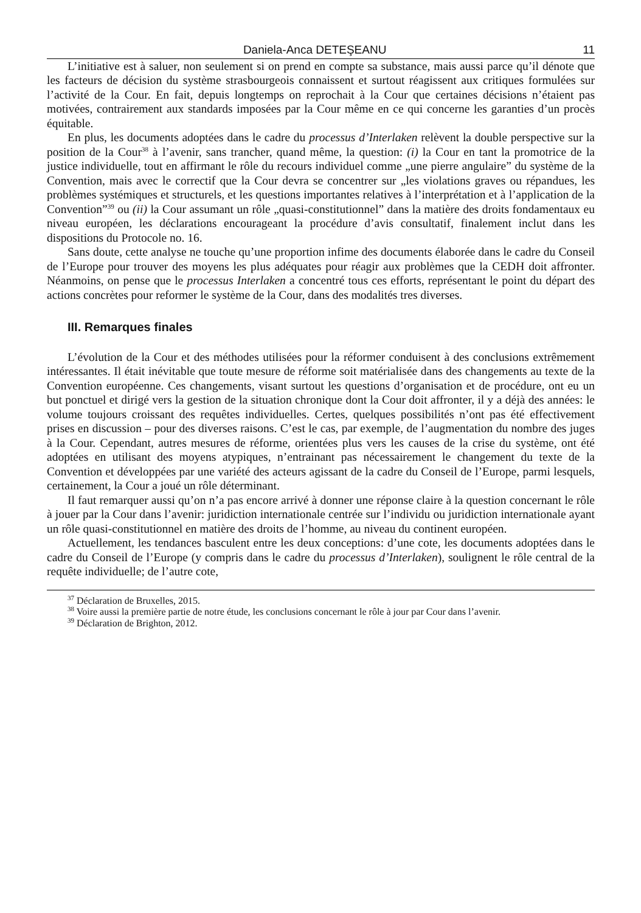Daniela-Anca DETEŞEANU 11
L’initiative est à saluer, non seulement si on prend en compte sa substance, mais aussi parce qu’il dénote que les facteurs de décision du système strasbourgeois connaissent et surtout réagissent aux critiques formulées sur l’activité de la Cour. En fait, depuis longtemps on reprochait à la Cour que certaines décisions n’étaient pas motivées, contrairement aux standards imposées par la Cour même en ce qui concerne les garanties d’un procès équitable.
En plus, les documents adoptées dans le cadre du processus d’Interlaken relèvent la double perspective sur la position de la Cour<sup>38</sup> à l’avenir, sans trancher, quand même, la question: (i) la Cour en tant la promotrice de la justice individuelle, tout en affirmant le rôle du recours individuel comme „une pierre angulaire” du système de la Convention, mais avec le correctif que la Cour devra se concentrer sur „les violations graves ou répandues, les problèmes systémiques et structurels, et les questions importantes relatives à l’interprétation et à l’application de la Convention”<sup>39</sup> ou (ii) la Cour assumant un rôle „quasi-constitutionnel” dans la matière des droits fondamentaux eu niveau européen, les déclarations encourageant la procédure d’avis consultatif, finalement inclut dans les dispositions du Protocole no. 16.
Sans doute, cette analyse ne touche qu’une proportion infime des documents élaborée dans le cadre du Conseil de l’Europe pour trouver des moyens les plus adéquates pour réagir aux problèmes que la CEDH doit affronter. Néanmoins, on pense que le processus Interlaken a concentré tous ces efforts, représentant le point du départ des actions concrètes pour reformer le système de la Cour, dans des modalités tres diverses.
III. Remarques finales
L’évolution de la Cour et des méthodes utilisées pour la réformer conduisent à des conclusions extrêmement intéressantes. Il était inévitable que toute mesure de réforme soit matérialisée dans des changements au texte de la Convention européenne. Ces changements, visant surtout les questions d’organisation et de procédure, ont eu un but ponctuel et dirigé vers la gestion de la situation chronique dont la Cour doit affronter, il y a déjà des années: le volume toujours croissant des requêtes individuelles. Certes, quelques possibilités n’ont pas été effectivement prises en discussion – pour des diverses raisons. C’est le cas, par exemple, de l’augmentation du nombre des juges à la Cour. Cependant, autres mesures de réforme, orientées plus vers les causes de la crise du système, ont été adoptées en utilisant des moyens atypiques, n’entrainant pas nécessairement le changement du texte de la Convention et développées par une variété des acteurs agissant de la cadre du Conseil de l’Europe, parmi lesquels, certainement, la Cour a joué un rôle déterminant.
Il faut remarquer aussi qu’on n’a pas encore arrivé à donner une réponse claire à la question concernant le rôle à jouer par la Cour dans l’avenir: juridiction internationale centrée sur l’individu ou juridiction internationale ayant un rôle quasi-constitutionnel en matière des droits de l’homme, au niveau du continent européen.
Actuellement, les tendances basculent entre les deux conceptions: d’une cote, les documents adoptées dans le cadre du Conseil de l’Europe (y compris dans le cadre du processus d’Interlaken), soulignent le rôle central de la requête individuelle; de l’autre cote,
<sup>37</sup> Déclaration de Bruxelles, 2015.
<sup>38</sup> Voire aussi la première partie de notre étude, les conclusions concernant le rôle à jour par Cour dans l’avenir.
<sup>39</sup> Déclaration de Brighton, 2012.